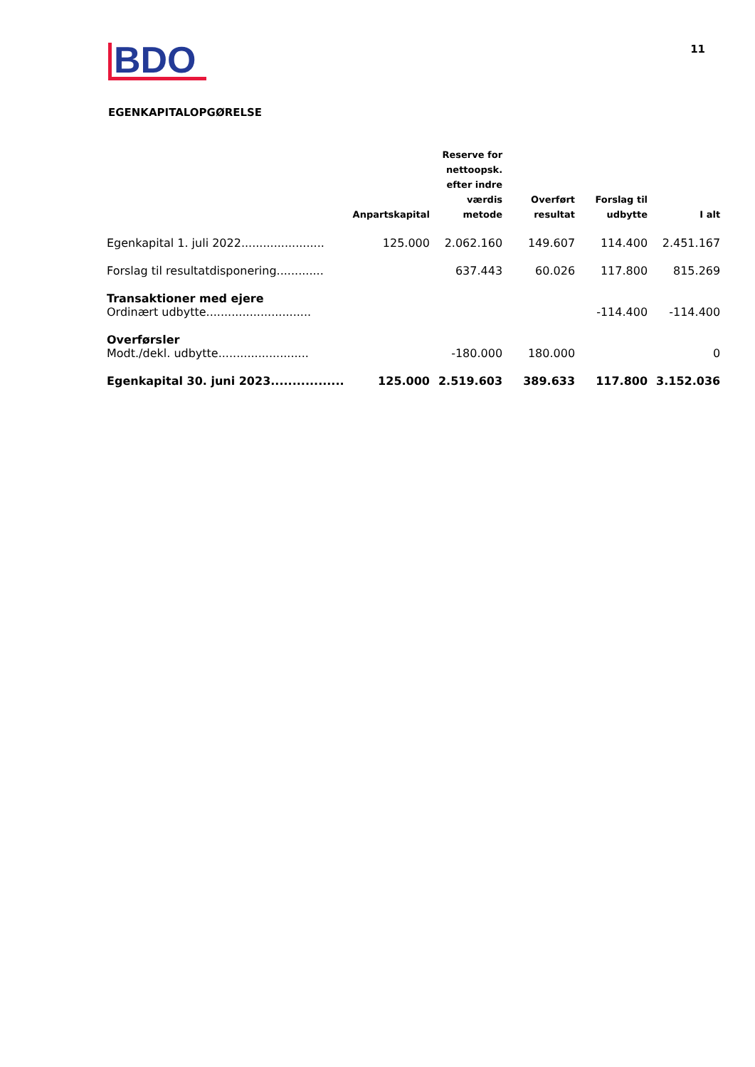BDO
11
EGENKAPITALOPGØRELSE
| | Anpartskapital | Reserve for nettoopsk. efter indre værdis metode | Overført resultat | Forslag til udbytte | I alt |
| --- | --- | --- | --- | --- | --- |
| Egenkapital 1. juli 2022....................... | 125.000 | 2.062.160 | 149.607 | 114.400 | 2.451.167 |
| Forslag til resultatdisponering............. | | 637.443 | 60.026 | 117.800 | 815.269 |
| Transaktioner med ejere | | | | | |
| Ordinært udbytte............................. | | | | -114.400 | -114.400 |
| Overførsler | | | | | |
| Modt./dekl. udbytte......................... | | -180.000 | 180.000 | | 0 |
| Egenkapital 30. juni 2023................. | 125.000 | 2.519.603 | 389.633 | 117.800 | 3.152.036 |